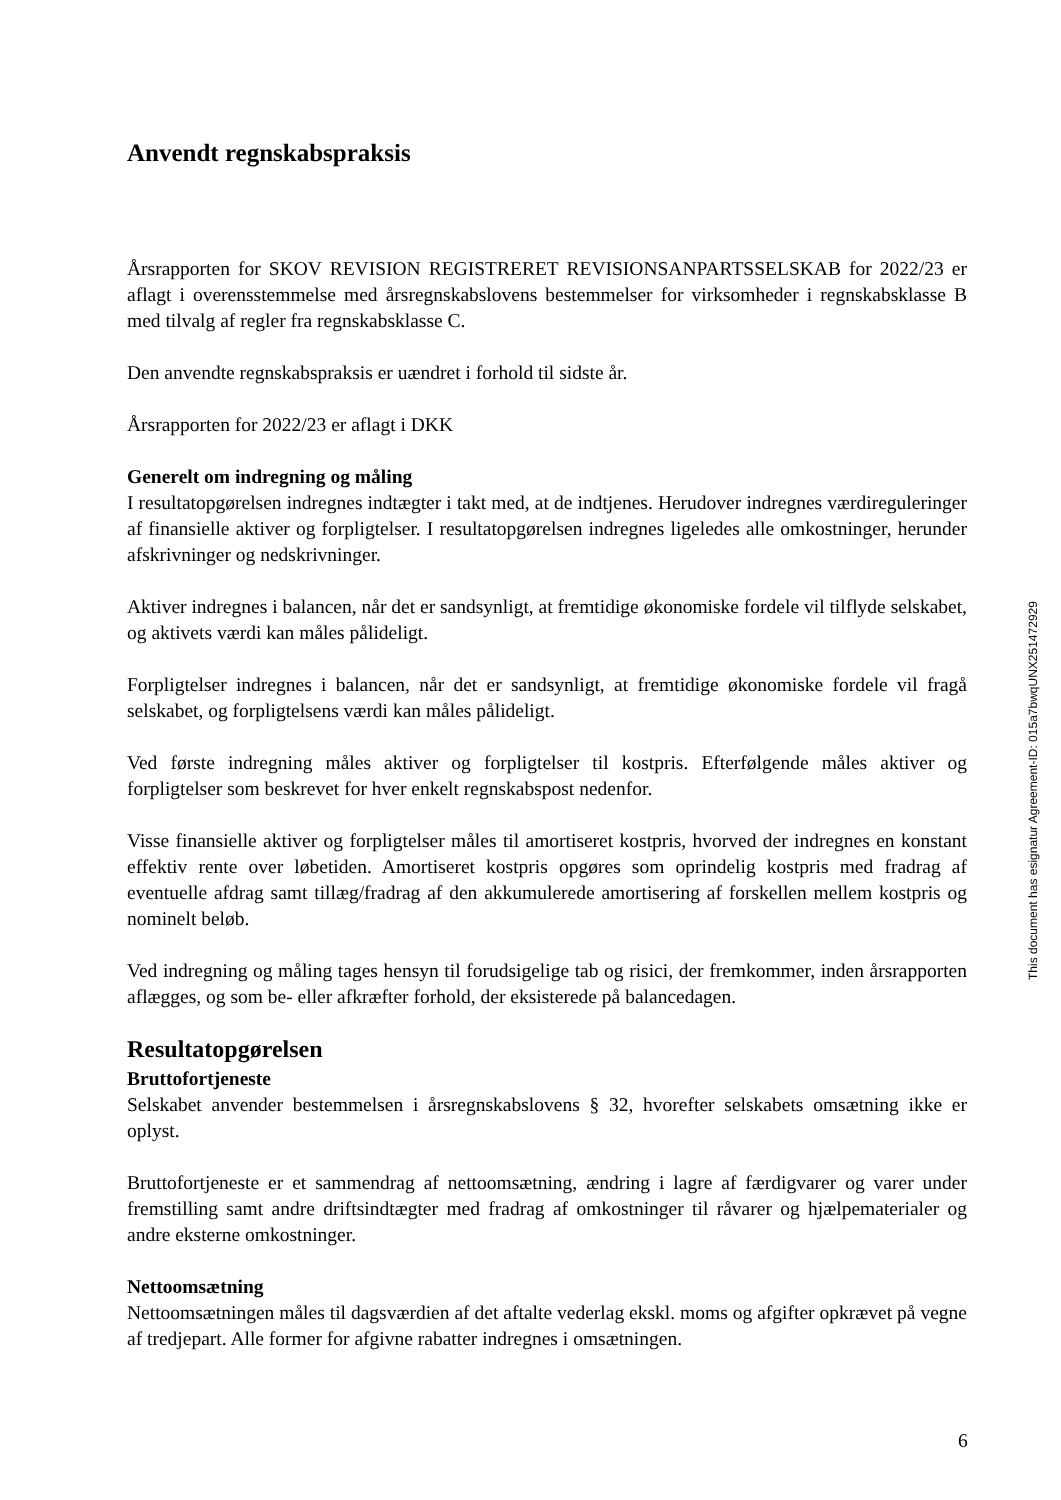Anvendt regnskabspraksis
Årsrapporten for SKOV REVISION REGISTRERET REVISIONSANPARTSSELSKAB for 2022/23 er aflagt i overensstemmelse med årsregnskabslovens bestemmelser for virksomheder i regnskabsklasse B med tilvalg af regler fra regnskabsklasse C.
Den anvendte regnskabspraksis er uændret i forhold til sidste år.
Årsrapporten for 2022/23 er aflagt i DKK
Generelt om indregning og måling
I resultatopgørelsen indregnes indtægter i takt med, at de indtjenes. Herudover indregnes værdireguleringer af finansielle aktiver og forpligtelser. I resultatopgørelsen indregnes ligeledes alle omkostninger, herunder afskrivninger og nedskrivninger.
Aktiver indregnes i balancen, når det er sandsynligt, at fremtidige økonomiske fordele vil tilflyde selskabet, og aktivets værdi kan måles pålideligt.
Forpligtelser indregnes i balancen, når det er sandsynligt, at fremtidige økonomiske fordele vil fragå selskabet, og forpligtelsens værdi kan måles pålideligt.
Ved første indregning måles aktiver og forpligtelser til kostpris. Efterfølgende måles aktiver og forpligtelser som beskrevet for hver enkelt regnskabspost nedenfor.
Visse finansielle aktiver og forpligtelser måles til amortiseret kostpris, hvorved der indregnes en konstant effektiv rente over løbetiden. Amortiseret kostpris opgøres som oprindelig kostpris med fradrag af eventuelle afdrag samt tillæg/fradrag af den akkumulerede amortisering af forskellen mellem kostpris og nominelt beløb.
Ved indregning og måling tages hensyn til forudsigelige tab og risici, der fremkommer, inden årsrapporten aflægges, og som be- eller afkræfter forhold, der eksisterede på balancedagen.
Resultatopgørelsen
Bruttofortjeneste
Selskabet anvender bestemmelsen i årsregnskabslovens § 32, hvorefter selskabets omsætning ikke er oplyst.
Bruttofortjeneste er et sammendrag af nettoomsætning, ændring i lagre af færdigvarer og varer under fremstilling samt andre driftsindtægter med fradrag af omkostninger til råvarer og hjælpematerialer og andre eksterne omkostninger.
Nettoomsætning
Nettoomsætningen måles til dagsværdien af det aftalte vederlag ekskl. moms og afgifter opkrævet på vegne af tredjepart. Alle former for afgivne rabatter indregnes i omsætningen.
This document has esignatur Agreement-ID: 015a7bwqUNX251472929
6